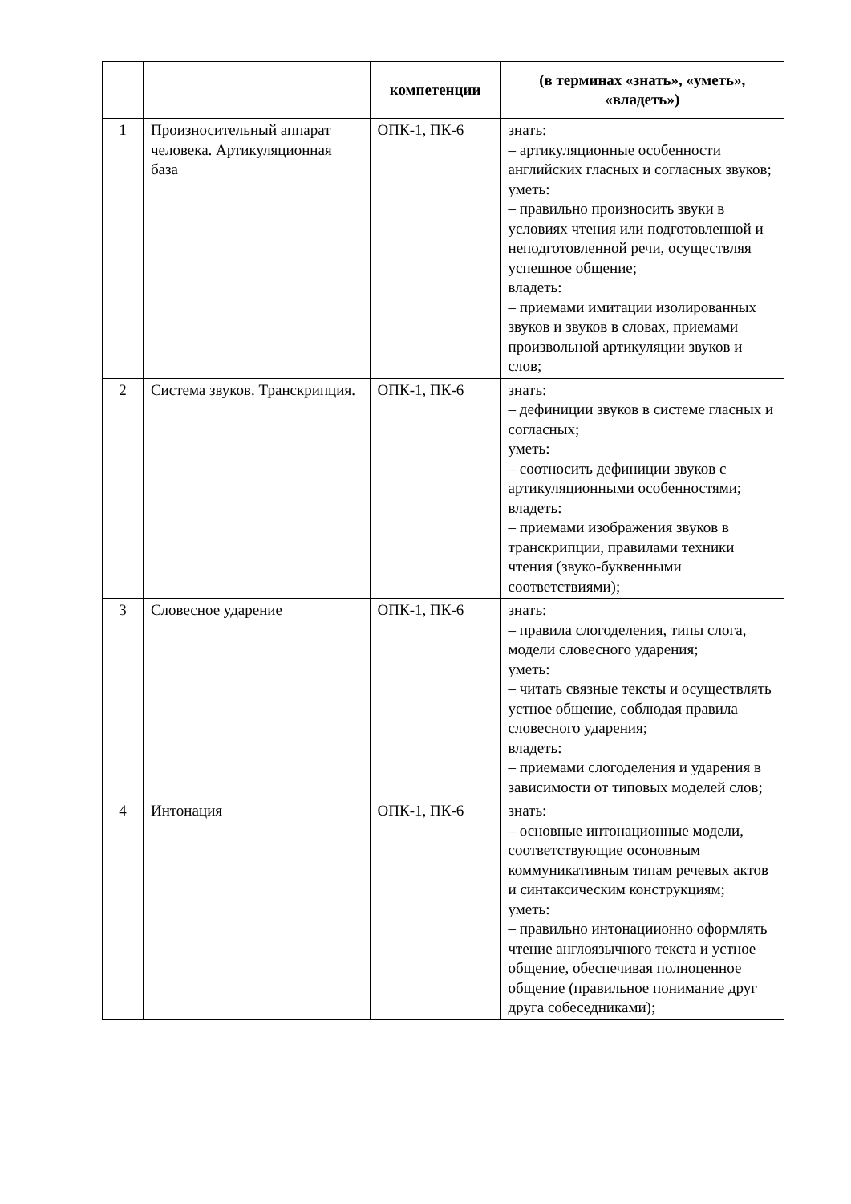| | | компетенции | (в терминах «знать», «уметь», «владеть») |
| --- | --- | --- | --- |
| 1 | Произносительный аппарат человека. Артикуляционная база | ОПК-1, ПК-6 | знать: – артикуляционные особенности английских гласных и согласных звуков; уметь: – правильно произносить звуки в условиях чтения или подготовленной и неподготовленной речи, осуществляя успешное общение; владеть: – приемами имитации изолированных звуков и звуков в словах, приемами произвольной артикуляции звуков и слов; |
| 2 | Система звуков. Транскрипция. | ОПК-1, ПК-6 | знать: – дефиниции звуков в системе гласных и согласных; уметь: – соотносить дефиниции звуков с артикуляционными особенностями; владеть: – приемами изображения звуков в транскрипции, правилами техники чтения (звуко-буквенными соответствиями); |
| 3 | Словесное ударение | ОПК-1, ПК-6 | знать: – правила слогоделения, типы слога, модели словесного ударения; уметь: – читать связные тексты и осуществлять устное общение, соблюдая правила словесного ударения; владеть: – приемами слогоделения и ударения в зависимости от типовых моделей слов; |
| 4 | Интонация | ОПК-1, ПК-6 | знать: – основные интонационные модели, соответствующие осоновным коммуникативным типам речевых актов и синтаксическим конструкциям; уметь: – правильно интонациионно оформлять чтение англоязычного текста и устное общение, обеспечивая полноценное общение (правильное понимание друг друга собеседниками); |